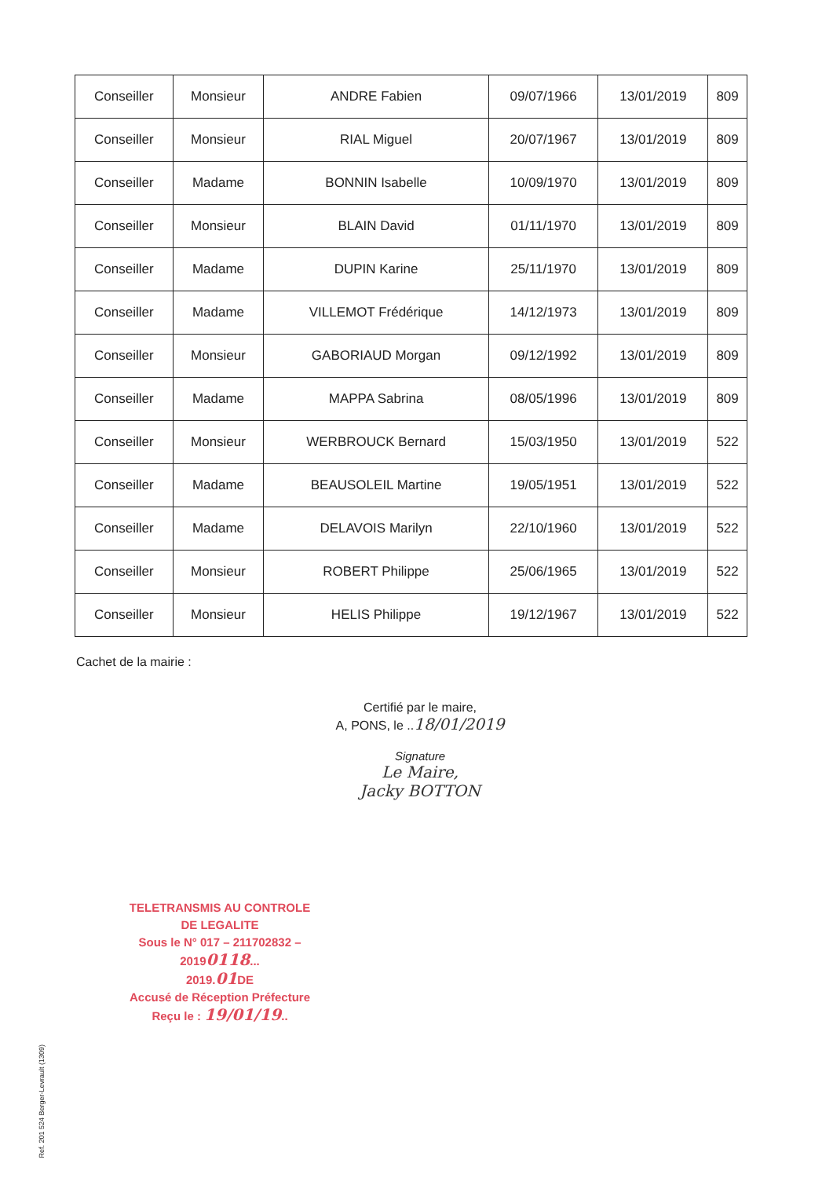| Conseiller | Monsieur | ANDRE Fabien | 09/07/1966 | 13/01/2019 | 809 |
| Conseiller | Monsieur | RIAL Miguel | 20/07/1967 | 13/01/2019 | 809 |
| Conseiller | Madame | BONNIN Isabelle | 10/09/1970 | 13/01/2019 | 809 |
| Conseiller | Monsieur | BLAIN David | 01/11/1970 | 13/01/2019 | 809 |
| Conseiller | Madame | DUPIN Karine | 25/11/1970 | 13/01/2019 | 809 |
| Conseiller | Madame | VILLEMOT Frédérique | 14/12/1973 | 13/01/2019 | 809 |
| Conseiller | Monsieur | GABORIAUD Morgan | 09/12/1992 | 13/01/2019 | 809 |
| Conseiller | Madame | MAPPA Sabrina | 08/05/1996 | 13/01/2019 | 809 |
| Conseiller | Monsieur | WERBROUCK Bernard | 15/03/1950 | 13/01/2019 | 522 |
| Conseiller | Madame | BEAUSOLEIL Martine | 19/05/1951 | 13/01/2019 | 522 |
| Conseiller | Madame | DELAVOIS Marilyn | 22/10/1960 | 13/01/2019 | 522 |
| Conseiller | Monsieur | ROBERT Philippe | 25/06/1965 | 13/01/2019 | 522 |
| Conseiller | Monsieur | HELIS Philippe | 19/12/1967 | 13/01/2019 | 522 |
Cachet de la mairie :
Certifié par le maire,
A, PONS, le ..18/01/2019
Signature
Le Maire,
Jacky BOTTON
TELETRANSMIS AU CONTROLE
DE LEGALITE
Sous le N° 017 – 211702832 –20190118...
2019.01 DE
Accusé de Réception Préfecture
Reçu le : 19/01/19..
Ref. 201 524 Berger-Levrault (1309)